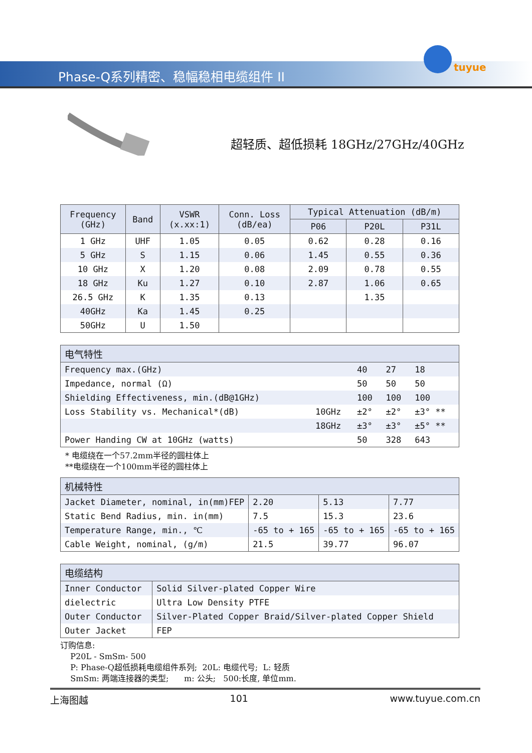Phase-Q系列精密、稳幅稳相电缆组件 II
tuyue
超轻质、超低损耗 18GHz/27GHz/40GHz
| Frequency (GHz) | Band | VSWR (x.xx:1) | Conn. Loss (dB/ea) | Typical Attenuation (dB/m) | | |
| --- | --- | --- | --- | --- | --- | --- |
| | | | | P06 | P20L | P31L |
| 1 GHz | UHF | 1.05 | 0.05 | 0.62 | 0.28 | 0.16 |
| 5 GHz | S | 1.15 | 0.06 | 1.45 | 0.55 | 0.36 |
| 10 GHz | X | 1.20 | 0.08 | 2.09 | 0.78 | 0.55 |
| 18 GHz | Ku | 1.27 | 0.10 | 2.87 | 1.06 | 0.65 |
| 26.5 GHz | K | 1.35 | 0.13 | | 1.35 | |
| 40GHz | Ka | 1.45 | 0.25 | | | |
| 50GHz | U | 1.50 | | | | |
| 电气特性 | | | | |
| Frequency max.(GHz) | | 40 | 27 | 18 |
| Impedance, normal (Ω) | | 50 | 50 | 50 |
| Shielding Effectiveness, min.(dB@1GHz) | | 100 | 100 | 100 |
| Loss Stability vs. Mechanical*(dB) | 10GHz | ±2° | ±2° | ±3° ** |
| | 18GHz | ±3° | ±3° | ±5° ** |
| Power Handing CW at 10GHz (watts) | | 50 | 328 | 643 |
* 电缆绕在一个57.2mm半径的圆柱体上
**电缆绕在一个100mm半径的圆柱体上
| 机械特性 | | | |
| Jacket Diameter, nominal, in(mm)FEP | 2.20 | 5.13 | 7.77 |
| Static Bend Radius, min. in(mm) | 7.5 | 15.3 | 23.6 |
| Temperature Range, min., ℃ | -65 to + 165 | -65 to + 165 | -65 to + 165 |
| Cable Weight, nominal, (g/m) | 21.5 | 39.77 | 96.07 |
| 电缆结构 | |
| Inner Conductor | Solid Silver-plated Copper Wire |
| dielectric | Ultra Low Density PTFE |
| Outer Conductor | Silver-Plated Copper Braid/Silver-plated Copper Shield |
| Outer Jacket | FEP |
订购信息:
P20L - SmSm- 500
P: Phase-Q超低损耗电缆组件系列; 20L: 电缆代号; L: 轻质
SmSm: 两端连接器的类型; m: 公头; 500:长度, 单位mm.
上海图越 101 www.tuyue.com.cn